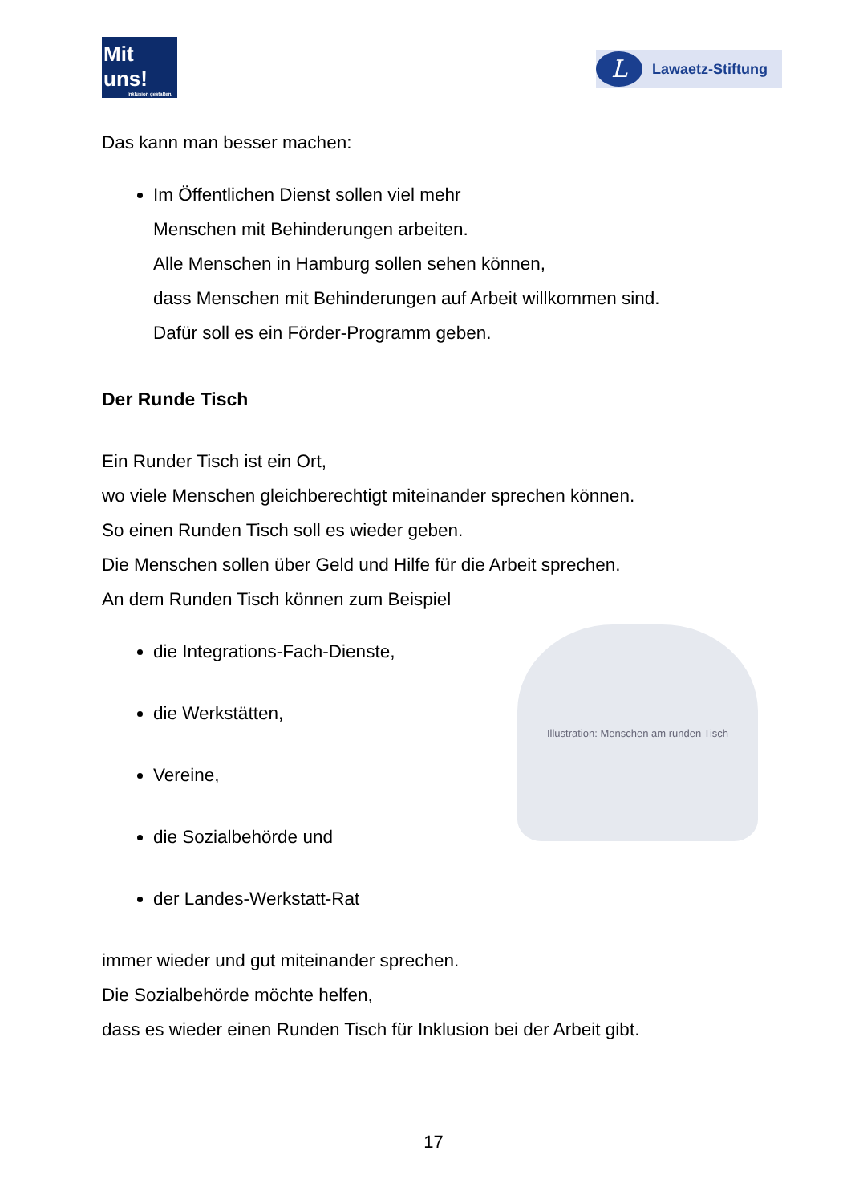Mit uns!
Inklusion gestalten.
L
Lawaetz-Stiftung
Das kann man besser machen:
Im Öffentlichen Dienst sollen viel mehr
Menschen mit Behinderungen arbeiten.
Alle Menschen in Hamburg sollen sehen können,
dass Menschen mit Behinderungen auf Arbeit willkommen sind.
Dafür soll es ein Förder-Programm geben.
Der Runde Tisch
Ein Runder Tisch ist ein Ort,
wo viele Menschen gleichberechtigt miteinander sprechen können.
So einen Runden Tisch soll es wieder geben.
Die Menschen sollen über Geld und Hilfe für die Arbeit sprechen.
An dem Runden Tisch können zum Beispiel
Illustration: Menschen am runden Tisch
die Integrations-Fach-Dienste,
die Werkstätten,
Vereine,
die Sozialbehörde und
der Landes-Werkstatt-Rat
immer wieder und gut miteinander sprechen.
Die Sozialbehörde möchte helfen,
dass es wieder einen Runden Tisch für Inklusion bei der Arbeit gibt.
17